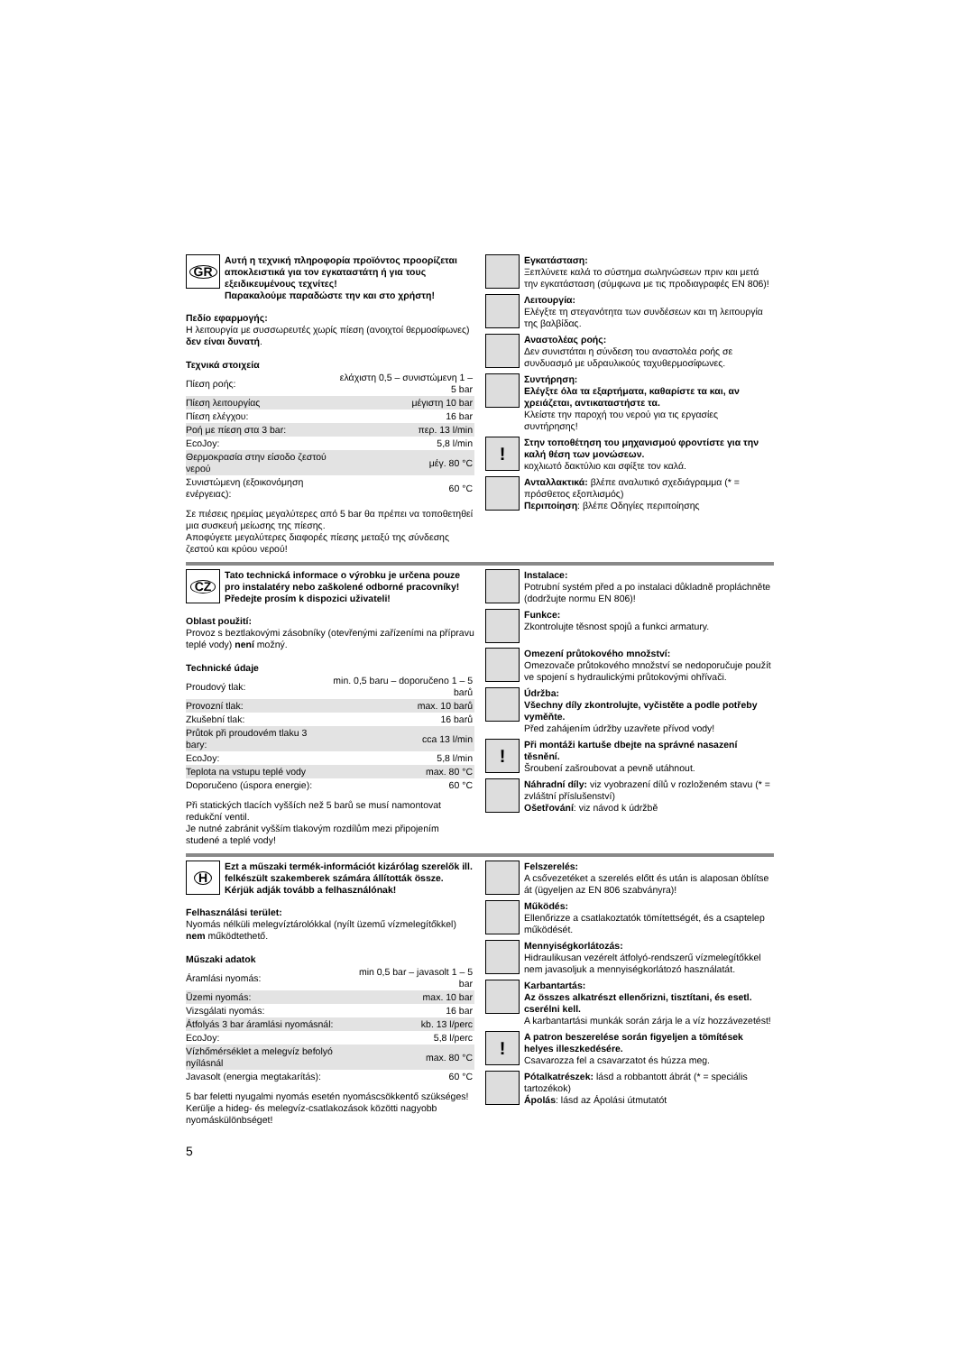GR
Αυτή η τεχνική πληροφορία προϊόντος προορίζεται αποκλειστικά για τον εγκαταστάτη ή για τους εξειδικευμένους τεχνίτες!
Παρακαλούμε παραδώστε την και στο χρήστη!
Πεδίο εφαρμογής:
Η λειτουργία με συσσωρευτές χωρίς πίεση (ανοιχτοί θερμοσίφωνες) δεν είναι δυνατή.
Τεχνικά στοιχεία
| Πίεση ροής: | ελάχιστη 0,5 – συνιστώμενη 1 – 5 bar |
| Πίεση λειτουργίας | μέγιστη 10 bar |
| Πίεση ελέγχου: | 16 bar |
| Ροή με πίεση στα 3 bar: | περ. 13 l/min |
| EcoJoy: | 5,8 l/min |
| Θερμοκρασία στην είσοδο ζεστού νερού | μέγ. 80 °C |
| Συνιστώμενη (εξοικονόμηση ενέργειας): | 60 °C |
Σε πιέσεις ηρεμίας μεγαλύτερες από 5 bar θα πρέπει να τοποθετηθεί μια συσκευή μείωσης της πίεσης.
Αποφύγετε μεγαλύτερες διαφορές πίεσης μεταξύ της σύνδεσης ζεστού και κρύου νερού!
Εγκατάσταση:
Ξεπλύνετε καλά το σύστημα σωληνώσεων πριν και μετά την εγκατάσταση (σύμφωνα με τις προδιαγραφές EN 806)!
Λειτουργία:
Ελέγξτε τη στεγανότητα των συνδέσεων και τη λειτουργία της βαλβίδας.
Αναστολέας ροής:
Δεν συνιστάται η σύνδεση του αναστολέα ροής σε συνδυασμό με υδραυλικούς ταχυθερμοσίφωνες.
Συντήρηση:
Ελέγξτε όλα τα εξαρτήματα, καθαρίστε τα και, αν χρειάζεται, αντικαταστήστε τα.
Κλείστε την παροχή του νερού για τις εργασίες συντήρησης!
!
Στην τοποθέτηση του μηχανισμού φροντίστε για την καλή θέση των μονώσεων.
κοχλιωτό δακτύλιο και σφίξτε τον καλά.
Ανταλλακτικά: βλέπε αναλυτικό σχεδιάγραμμα (* = πρόσθετος εξοπλισμός)
Περιποίηση: βλέπε Οδηγίες περιποίησης
CZ
Tato technická informace o výrobku je určena pouze pro instalatéry nebo zaškolené odborné pracovníky!
Předejte prosím k dispozici uživateli!
Oblast použití:
Provoz s beztlakovými zásobníky (otevřenými zařízeními na přípravu teplé vody) není možný.
Technické údaje
| Proudový tlak: | min. 0,5 baru – doporučeno 1 – 5 barů |
| Provozní tlak: | max. 10 barů |
| Zkušební tlak: | 16 barů |
| Průtok při proudovém tlaku 3 bary: | cca 13 l/min |
| EcoJoy: | 5,8 l/min |
| Teplota na vstupu teplé vody | max. 80 °C |
| Doporučeno (úspora energie): | 60 °C |
Při statických tlacích vyšších než 5 barů se musí namontovat redukční ventil.
Je nutné zabránit vyšším tlakovým rozdílům mezi připojením studené a teplé vody!
Instalace:
Potrubní systém před a po instalaci důkladně propláchněte (dodržujte normu EN 806)!
Funkce:
Zkontrolujte těsnost spojů a funkci armatury.
Omezení průtokového množství:
Omezovače průtokového množství se nedoporučuje použít ve spojení s hydraulickými průtokovými ohřívači.
Údržba:
Všechny díly zkontrolujte, vyčistěte a podle potřeby vyměňte.
Před zahájením údržby uzavřete přívod vody!
!
Při montáži kartuše dbejte na správné nasazení těsnění.
Šroubení zašroubovat a pevně utáhnout.
Náhradní díly: viz vyobrazení dílů v rozloženém stavu (* = zvláštní příslušenství)
Ošetřování: viz návod k údržbě
H
Ezt a műszaki termék-információt kizárólag szerelők ill. felkészült szakemberek számára állították össze.
Kérjük adják tovább a felhasználónak!
Felhasználási terület:
Nyomás nélküli melegvíztárolókkal (nyílt üzemű vízmelegítőkkel) nem működtethető.
Műszaki adatok
| Áramlási nyomás: | min 0,5 bar – javasolt 1 – 5 bar |
| Üzemi nyomás: | max. 10 bar |
| Vizsgálati nyomás: | 16 bar |
| Átfolyás 3 bar áramlási nyomásnál: | kb. 13 l/perc |
| EcoJoy: | 5,8 l/perc |
| Vízhőmérséklet a melegvíz befolyó nyílásnál | max. 80 °C |
| Javasolt (energia megtakarítás): | 60 °C |
5 bar feletti nyugalmi nyomás esetén nyomáscsökkentő szükséges!
Kerülje a hideg- és melegvíz-csatlakozások közötti nagyobb nyomáskülönbséget!
Felszerelés:
A csővezetéket a szerelés előtt és után is alaposan öblítse át (ügyeljen az EN 806 szabványra)!
Működés:
Ellenőrizze a csatlakoztatók tömítettségét, és a csaptelep működését.
Mennyiségkorlátozás:
Hidraulikusan vezérelt átfolyó-rendszerű vízmelegítőkkel nem javasoljuk a mennyiségkorlátozó használatát.
Karbantartás:
Az összes alkatrészt ellenőrizni, tisztítani, és esetl. cserélni kell.
A karbantartási munkák során zárja le a víz hozzávezetést!
!
A patron beszerelése során figyeljen a tömítések helyes illeszkedésére.
Csavarozza fel a csavarzatot és húzza meg.
Pótalkatrészek: lásd a robbantott ábrát (* = speciális tartozékok)
Ápolás: lásd az Ápolási útmutatót
5